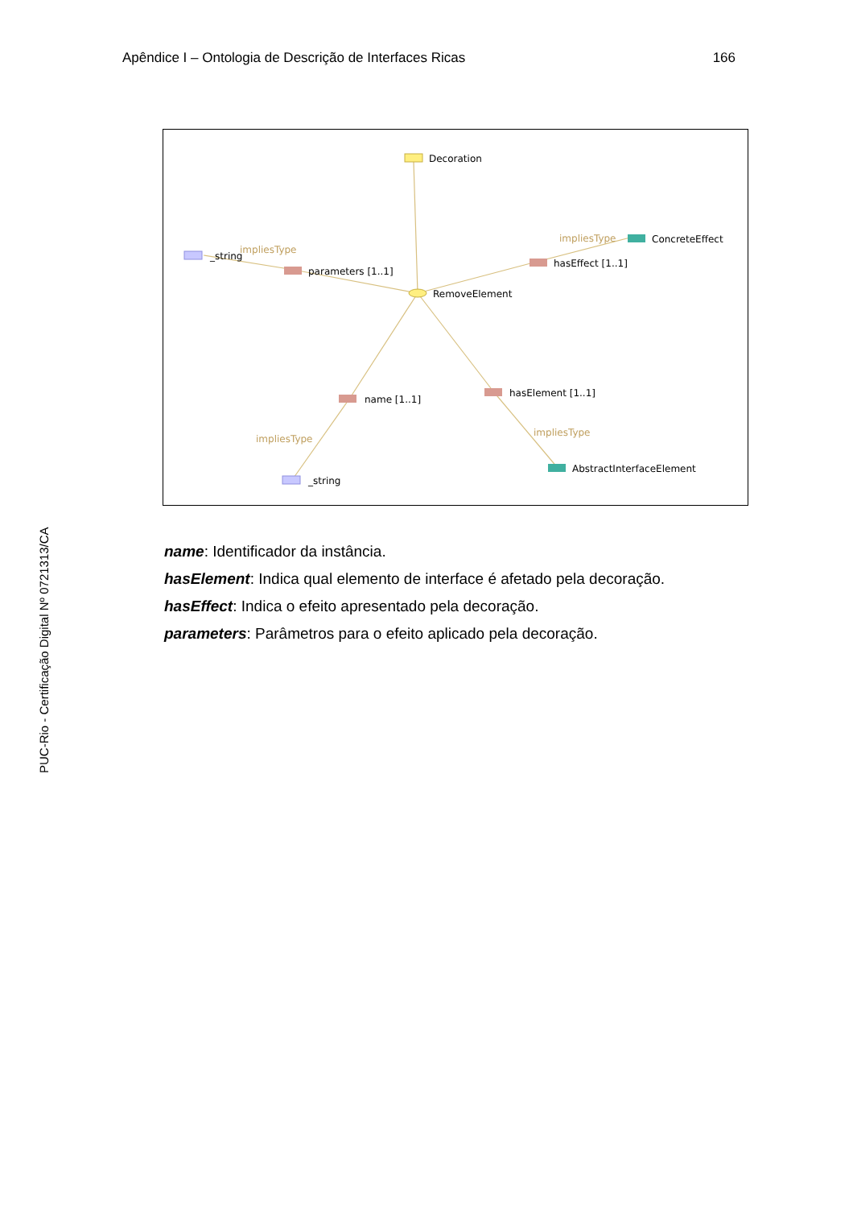Apêndice I – Ontologia de Descrição de Interfaces Ricas 166
Decoration
RemoveElement
parameters [1..1]
_string
impliesType
hasEffect [1..1]
impliesType
ConcreteEffect
name [1..1]
impliesType
_string
hasElement [1..1]
impliesType
AbstractInterfaceElement
PUC-Rio - Certificação Digital Nº 0721313/CA
name: Identificador da instância.
hasElement: Indica qual elemento de interface é afetado pela decoração.
hasEffect: Indica o efeito apresentado pela decoração.
parameters: Parâmetros para o efeito aplicado pela decoração.